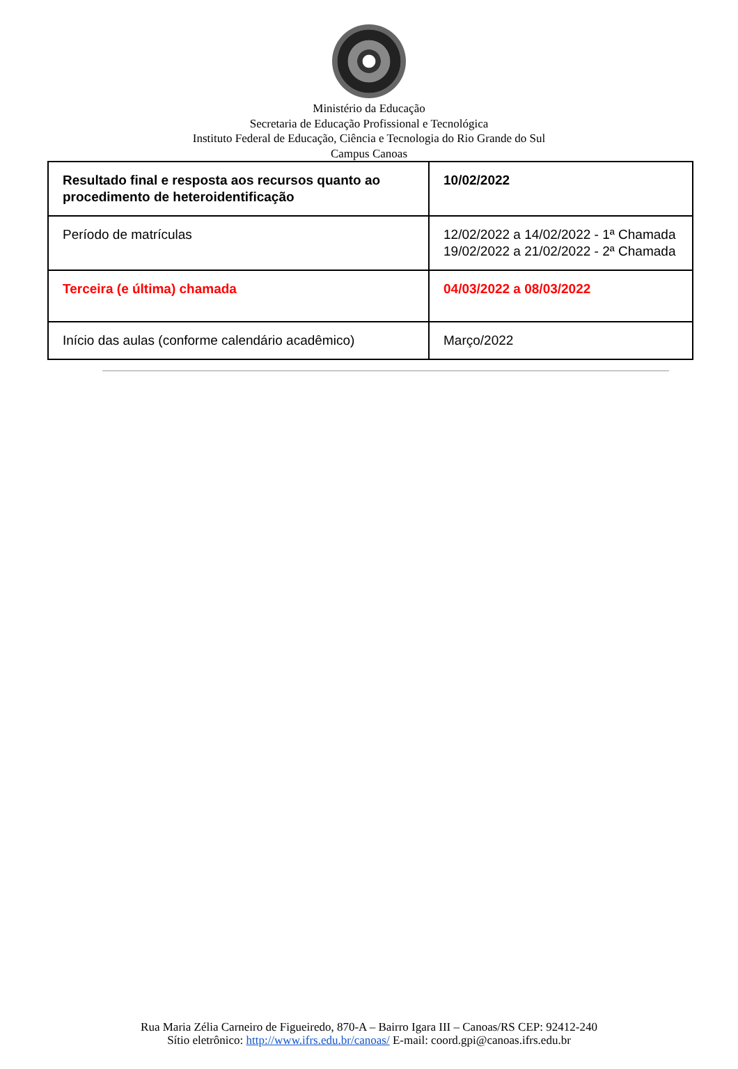Ministério da Educação
Secretaria de Educação Profissional e Tecnológica
Instituto Federal de Educação, Ciência e Tecnologia do Rio Grande do Sul
Campus Canoas
| Resultado final e resposta aos recursos quanto ao procedimento de heteroidentificação | 10/02/2022 |
| Período de matrículas | 12/02/2022 a 14/02/2022 - 1ª Chamada 19/02/2022 a 21/02/2022 - 2ª Chamada |
| Terceira (e última) chamada | 04/03/2022 a 08/03/2022 |
| Início das aulas (conforme calendário acadêmico) | Março/2022 |
Rua Maria Zélia Carneiro de Figueiredo, 870-A – Bairro Igara III – Canoas/RS CEP: 92412-240
Sítio eletrônico: http://www.ifrs.edu.br/canoas/ E-mail: coord.gpi@canoas.ifrs.edu.br